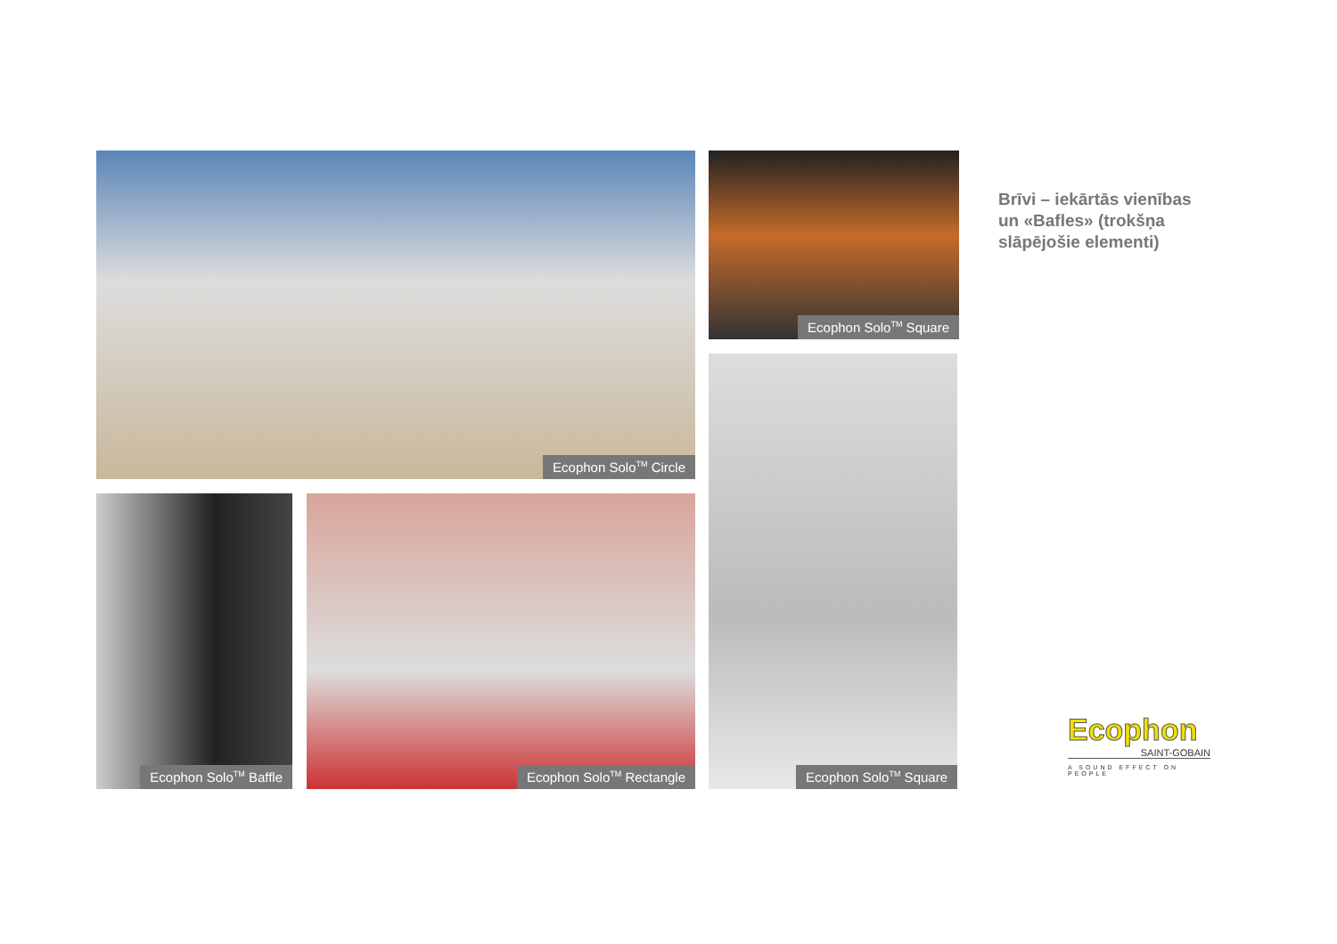Ecophon Solo<sup>TM</sup> Circle Ecophon Solo<sup>TM</sup> Square
Ecophon Solo<sup>TM</sup> Square
Ecophon Solo<sup>TM</sup> Baffle Ecophon Solo<sup>TM</sup> Rectangle
Brīvi – iekārtās vienības
un «Bafles» (trokšņa
slāpējošie elementi)
Ecophon
SAINT-GOBAIN
A SOUND EFFECT ON PEOPLE